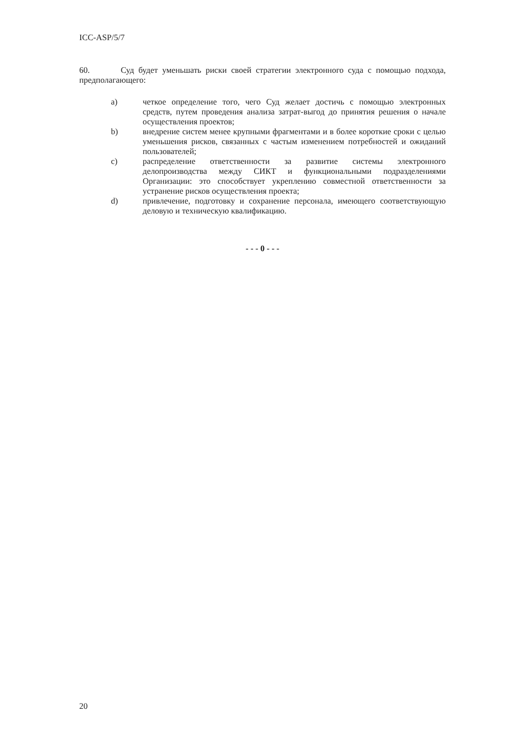ICC-ASP/5/7
60. Суд будет уменьшать риски своей стратегии электронного суда с помощью подхода, предполагающего:
a) четкое определение того, чего Суд желает достичь с помощью электронных средств, путем проведения анализа затрат-выгод до принятия решения о начале осуществления проектов;
b) внедрение систем менее крупными фрагментами и в более короткие сроки с целью уменьшения рисков, связанных с частым изменением потребностей и ожиданий пользователей;
c) распределение ответственности за развитие системы электронного делопроизводства между СИКТ и функциональными подразделениями Организации: это способствует укреплению совместной ответственности за устранение рисков осуществления проекта;
d) привлечение, подготовку и сохранение персонала, имеющего соответствующую деловую и техническую квалификацию.
- - - 0 - - -
20